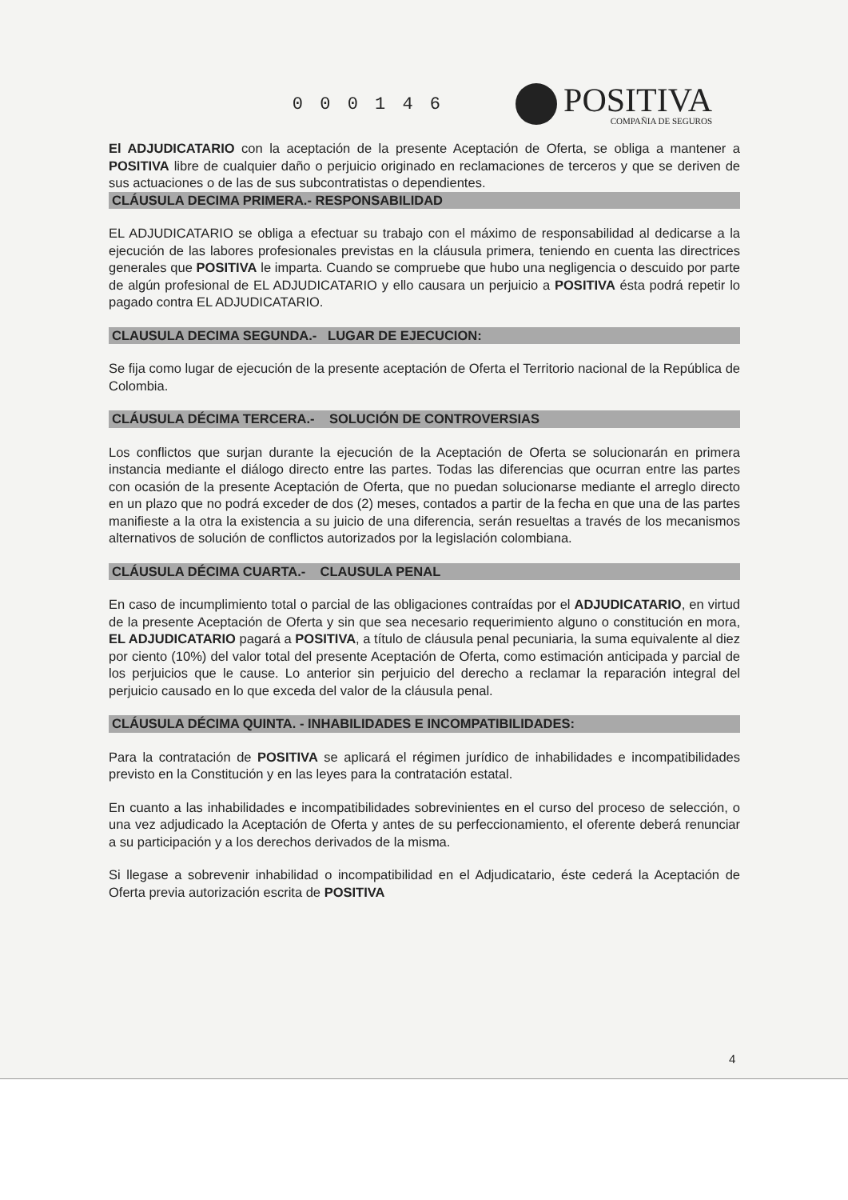0 0 0 1 4 6 POSITIVA
COMPAÑIA DE SEGUROS
El ADJUDICATARIO con la aceptación de la presente Aceptación de Oferta, se obliga a mantener a POSITIVA libre de cualquier daño o perjuicio originado en reclamaciones de terceros y que se deriven de sus actuaciones o de las de sus subcontratistas o dependientes.
CLÁUSULA DECIMA PRIMERA.- RESPONSABILIDAD
EL ADJUDICATARIO se obliga a efectuar su trabajo con el máximo de responsabilidad al dedicarse a la ejecución de las labores profesionales previstas en la cláusula primera, teniendo en cuenta las directrices generales que POSITIVA le imparta. Cuando se compruebe que hubo una negligencia o descuido por parte de algún profesional de EL ADJUDICATARIO y ello causara un perjuicio a POSITIVA ésta podrá repetir lo pagado contra EL ADJUDICATARIO.
CLAUSULA DECIMA SEGUNDA.- LUGAR DE EJECUCION:
Se fija como lugar de ejecución de la presente aceptación de Oferta el Territorio nacional de la República de Colombia.
CLÁUSULA DÉCIMA TERCERA.- SOLUCIÓN DE CONTROVERSIAS
Los conflictos que surjan durante la ejecución de la Aceptación de Oferta se solucionarán en primera instancia mediante el diálogo directo entre las partes. Todas las diferencias que ocurran entre las partes con ocasión de la presente Aceptación de Oferta, que no puedan solucionarse mediante el arreglo directo en un plazo que no podrá exceder de dos (2) meses, contados a partir de la fecha en que una de las partes manifieste a la otra la existencia a su juicio de una diferencia, serán resueltas a través de los mecanismos alternativos de solución de conflictos autorizados por la legislación colombiana.
CLÁUSULA DÉCIMA CUARTA.- CLAUSULA PENAL
En caso de incumplimiento total o parcial de las obligaciones contraídas por el ADJUDICATARIO, en virtud de la presente Aceptación de Oferta y sin que sea necesario requerimiento alguno o constitución en mora, EL ADJUDICATARIO pagará a POSITIVA, a título de cláusula penal pecuniaria, la suma equivalente al diez por ciento (10%) del valor total del presente Aceptación de Oferta, como estimación anticipada y parcial de los perjuicios que le cause. Lo anterior sin perjuicio del derecho a reclamar la reparación integral del perjuicio causado en lo que exceda del valor de la cláusula penal.
CLÁUSULA DÉCIMA QUINTA. - INHABILIDADES E INCOMPATIBILIDADES:
Para la contratación de POSITIVA se aplicará el régimen jurídico de inhabilidades e incompatibilidades previsto en la Constitución y en las leyes para la contratación estatal.
En cuanto a las inhabilidades e incompatibilidades sobrevinientes en el curso del proceso de selección, o una vez adjudicado la Aceptación de Oferta y antes de su perfeccionamiento, el oferente deberá renunciar a su participación y a los derechos derivados de la misma.
Si llegase a sobrevenir inhabilidad o incompatibilidad en el Adjudicatario, éste cederá la Aceptación de Oferta previa autorización escrita de POSITIVA
4